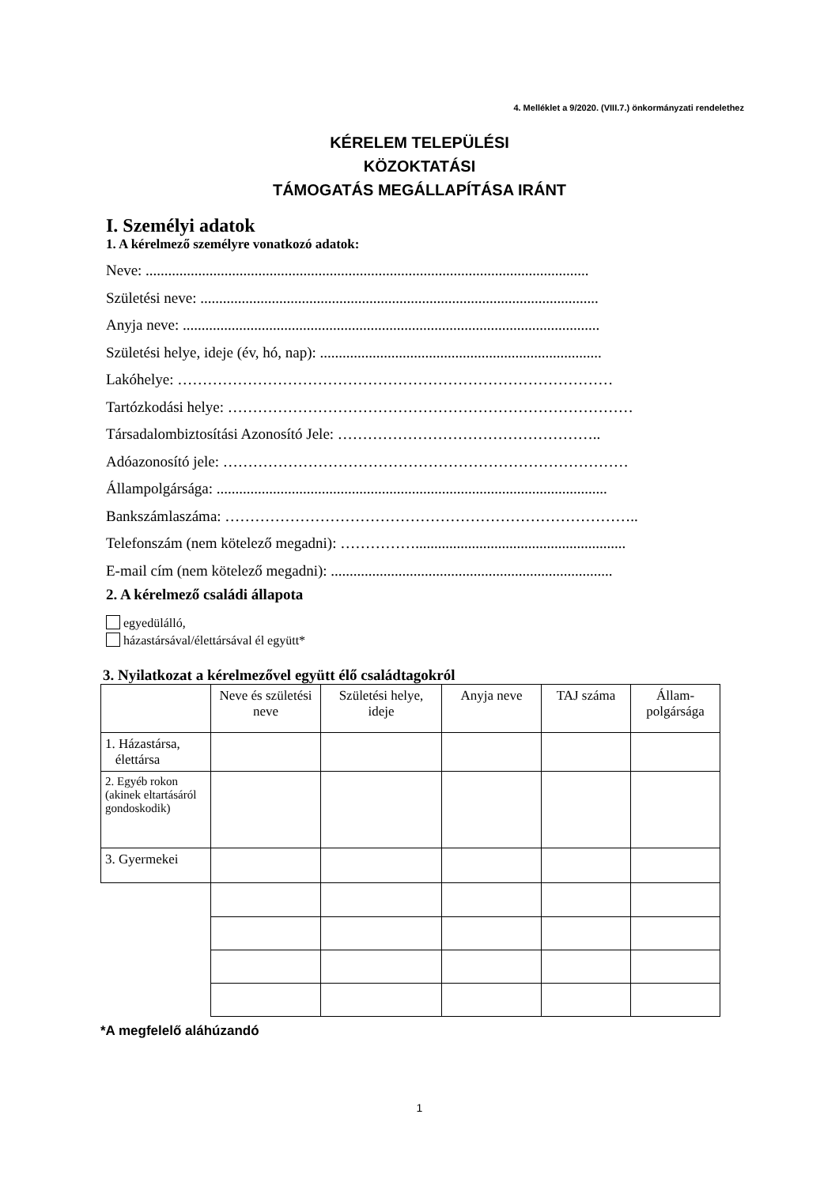4. Melléklet a 9/2020. (VIII.7.) önkormányzati rendelethez
KÉRELEM TELEPÜLÉSI
KÖZOKTATÁSI
TÁMOGATÁS MEGÁLLAPÍTÁSA IRÁNT
I. Személyi adatok
1. A kérelmező személyre vonatkozó adatok:
Neve: ......................................................................................................................
Születési neve: ..........................................................................................................
Anyja neve: ...............................................................................................................
Születési helye, ideje (év, hó, nap): ...........................................................................
Lakóhelye: ……………………………………………………………………………
Tartózkodási helye: ………………………………………………………………………
Társadalombiztosítási Azonosító Jele: ……………………………………………..
Adóazonosító jele: ………………………………………………………………………
Állampolgársága: ........................................................................................................
Bankszámlaszáma: ………………………………………………………………………..
Telefonszám (nem kötelező megadni): ……………........................................................
E-mail cím (nem kötelező megadni): ...........................................................................
2. A kérelmező családi állapota
egyedülálló,
házastársával/élettársával él együtt*
3. Nyilatkozat a kérelmezővel együtt élő családtagokról
| | Neve és születési neve | Születési helye, ideje | Anyja neve | TAJ száma | Állam-polgársága |
| --- | --- | --- | --- | --- | --- |
| 1. Házastársa, élettársa | | | | | |
| 2. Egyéb rokon (akinek eltartásáról gondoskodik) | | | | | |
| 3. Gyermekei | | | | | |
*A megfelelő aláhúzandó
1